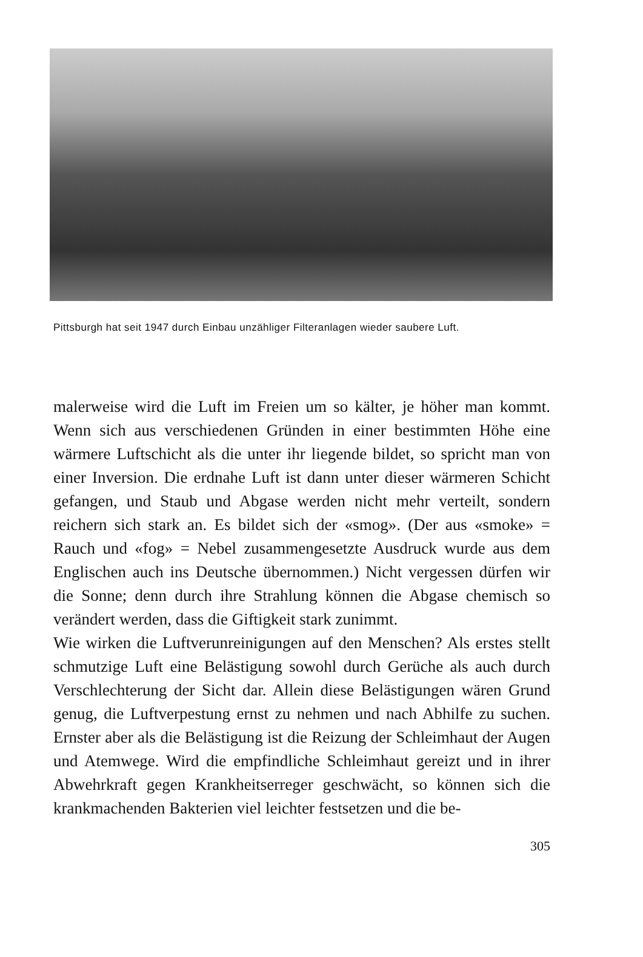Pittsburgh hat seit 1947 durch Einbau unzähliger Filteranlagen wieder saubere Luft.
malerweise wird die Luft im Freien um so kälter, je höher man kommt. Wenn sich aus verschiedenen Gründen in einer bestimmten Höhe eine wärmere Luftschicht als die unter ihr liegende bildet, so spricht man von einer Inversion. Die erdnahe Luft ist dann unter dieser wärmeren Schicht gefangen, und Staub und Abgase werden nicht mehr verteilt, sondern reichern sich stark an. Es bildet sich der «smog». (Der aus «smoke» = Rauch und «fog» = Nebel zusammengesetzte Ausdruck wurde aus dem Englischen auch ins Deutsche übernommen.) Nicht vergessen dürfen wir die Sonne; denn durch ihre Strahlung können die Abgase chemisch so verändert werden, dass die Giftigkeit stark zunimmt.
Wie wirken die Luftverunreinigungen auf den Menschen? Als erstes stellt schmutzige Luft eine Belästigung sowohl durch Gerüche als auch durch Verschlechterung der Sicht dar. Allein diese Belästigungen wären Grund genug, die Luftverpestung ernst zu nehmen und nach Abhilfe zu suchen. Ernster aber als die Belästigung ist die Reizung der Schleimhaut der Augen und Atemwege. Wird die empfindliche Schleimhaut gereizt und in ihrer Abwehrkraft gegen Krankheitserreger geschwächt, so können sich die krankmachenden Bakterien viel leichter festsetzen und die be-
305